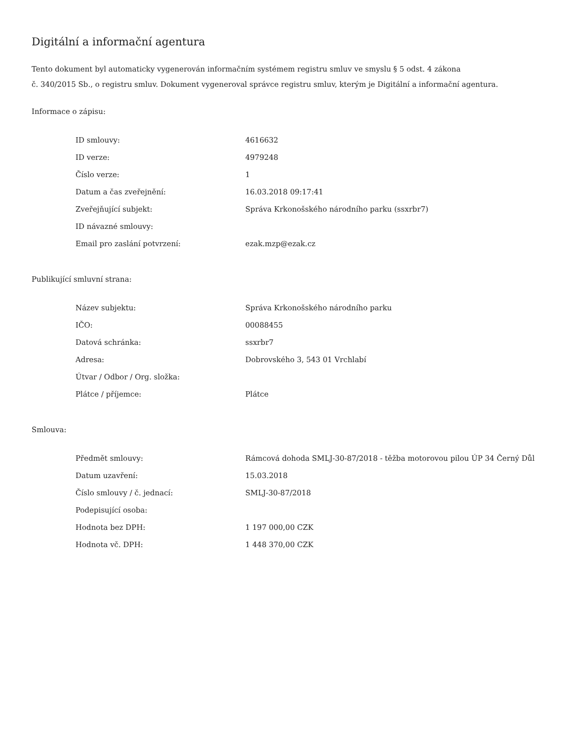Digitální a informační agentura
Tento dokument byl automaticky vygenerován informačním systémem registru smluv ve smyslu § 5 odst. 4 zákona
č. 340/2015 Sb., o registru smluv. Dokument vygeneroval správce registru smluv, kterým je Digitální a informační agentura.
Informace o zápisu:
| ID smlouvy: | 4616632 |
| ID verze: | 4979248 |
| Číslo verze: | 1 |
| Datum a čas zveřejnění: | 16.03.2018 09:17:41 |
| Zveřejňující subjekt: | Správa Krkonošského národního parku (ssxrbr7) |
| ID návazné smlouvy: | |
| Email pro zaslání potvrzení: | ezak.mzp@ezak.cz |
Publikující smluvní strana:
| Název subjektu: | Správa Krkonošského národního parku |
| IČO: | 00088455 |
| Datová schránka: | ssxrbr7 |
| Adresa: | Dobrovského 3, 543 01 Vrchlabí |
| Útvar / Odbor / Org. složka: | |
| Plátce / příjemce: | Plátce |
Smlouva:
| Předmět smlouvy: | Rámcová dohoda SMLJ-30-87/2018 - těžba motorovou pilou ÚP 34 Černý Důl |
| Datum uzavření: | 15.03.2018 |
| Číslo smlouvy / č. jednací: | SMLJ-30-87/2018 |
| Podepisující osoba: | |
| Hodnota bez DPH: | 1 197 000,00 CZK |
| Hodnota vč. DPH: | 1 448 370,00 CZK |